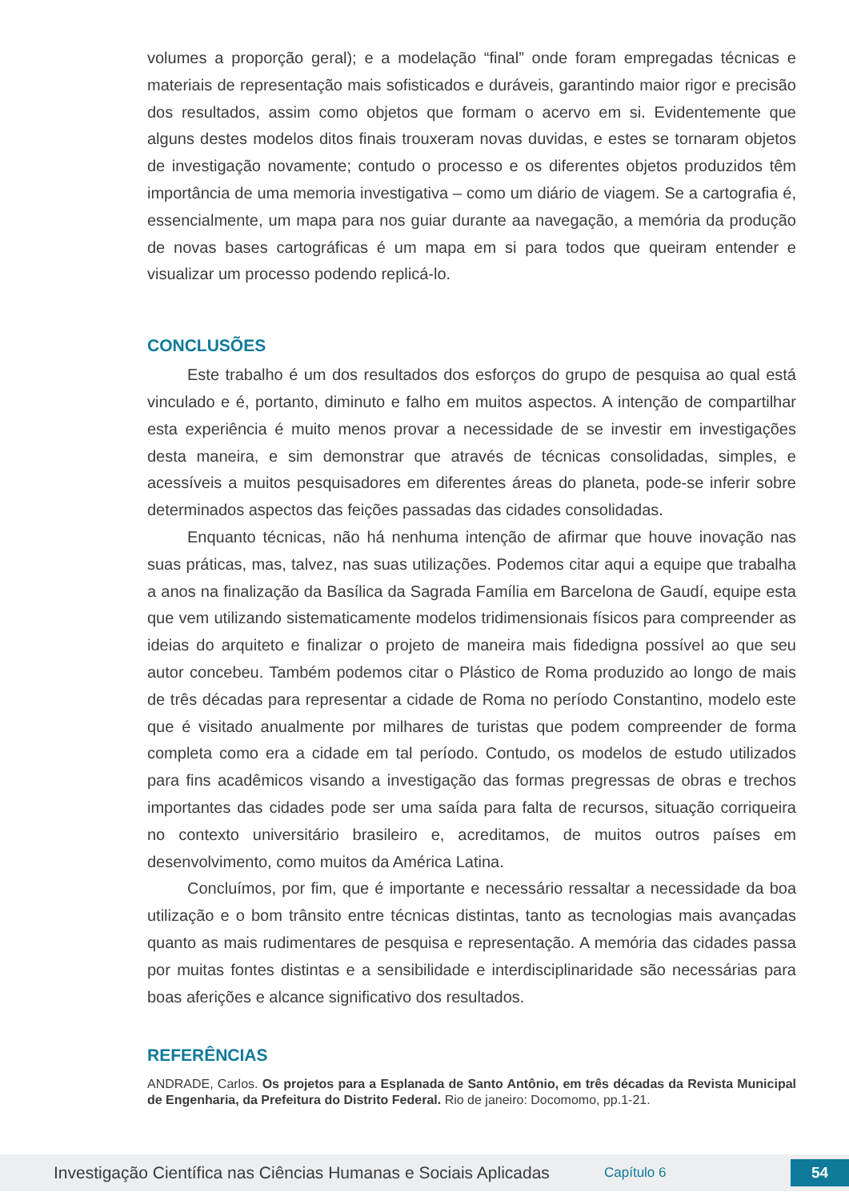volumes a proporção geral); e a modelação “final” onde foram empregadas técnicas e materiais de representação mais sofisticados e duráveis, garantindo maior rigor e precisão dos resultados, assim como objetos que formam o acervo em si. Evidentemente que alguns destes modelos ditos finais trouxeram novas duvidas, e estes se tornaram objetos de investigação novamente; contudo o processo e os diferentes objetos produzidos têm importância de uma memoria investigativa – como um diário de viagem. Se a cartografia é, essencialmente, um mapa para nos guiar durante aa navegação, a memória da produção de novas bases cartográficas é um mapa em si para todos que queiram entender e visualizar um processo podendo replicá-lo.
CONCLUSÕES
Este trabalho é um dos resultados dos esforços do grupo de pesquisa ao qual está vinculado e é, portanto, diminuto e falho em muitos aspectos. A intenção de compartilhar esta experiência é muito menos provar a necessidade de se investir em investigações desta maneira, e sim demonstrar que através de técnicas consolidadas, simples, e acessíveis a muitos pesquisadores em diferentes áreas do planeta, pode-se inferir sobre determinados aspectos das feições passadas das cidades consolidadas.
Enquanto técnicas, não há nenhuma intenção de afirmar que houve inovação nas suas práticas, mas, talvez, nas suas utilizações. Podemos citar aqui a equipe que trabalha a anos na finalização da Basílica da Sagrada Família em Barcelona de Gaudí, equipe esta que vem utilizando sistematicamente modelos tridimensionais físicos para compreender as ideias do arquiteto e finalizar o projeto de maneira mais fidedigna possível ao que seu autor concebeu. Também podemos citar o Plástico de Roma produzido ao longo de mais de três décadas para representar a cidade de Roma no período Constantino, modelo este que é visitado anualmente por milhares de turistas que podem compreender de forma completa como era a cidade em tal período. Contudo, os modelos de estudo utilizados para fins acadêmicos visando a investigação das formas pregressas de obras e trechos importantes das cidades pode ser uma saída para falta de recursos, situação corriqueira no contexto universitário brasileiro e, acreditamos, de muitos outros países em desenvolvimento, como muitos da América Latina.
Concluímos, por fim, que é importante e necessário ressaltar a necessidade da boa utilização e o bom trânsito entre técnicas distintas, tanto as tecnologias mais avançadas quanto as mais rudimentares de pesquisa e representação. A memória das cidades passa por muitas fontes distintas e a sensibilidade e interdisciplinaridade são necessárias para boas aferições e alcance significativo dos resultados.
REFERÊNCIAS
ANDRADE, Carlos. Os projetos para a Esplanada de Santo Antônio, em três décadas da Revista Municipal de Engenharia, da Prefeitura do Distrito Federal. Rio de janeiro: Docomomo, pp.1-21.
Investigação Científica nas Ciências Humanas e Sociais Aplicadas Capítulo 6 54